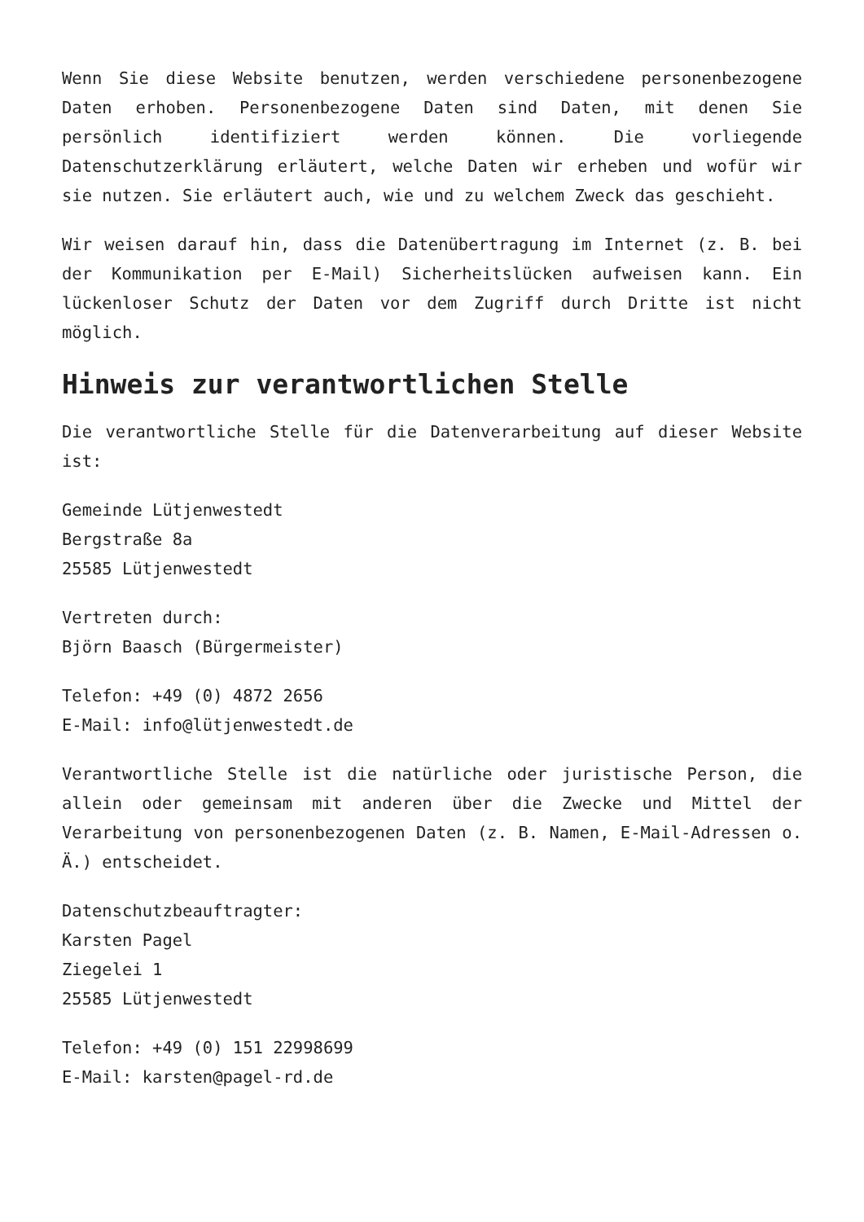Wenn Sie diese Website benutzen, werden verschiedene personenbezogene Daten erhoben. Personenbezogene Daten sind Daten, mit denen Sie persönlich identifiziert werden können. Die vorliegende Datenschutzerklärung erläutert, welche Daten wir erheben und wofür wir sie nutzen. Sie erläutert auch, wie und zu welchem Zweck das geschieht.
Wir weisen darauf hin, dass die Datenübertragung im Internet (z. B. bei der Kommunikation per E-Mail) Sicherheitslücken aufweisen kann. Ein lückenloser Schutz der Daten vor dem Zugriff durch Dritte ist nicht möglich.
Hinweis zur verantwortlichen Stelle
Die verantwortliche Stelle für die Datenverarbeitung auf dieser Website ist:
Gemeinde Lütjenwestedt
Bergstraße 8a
25585 Lütjenwestedt
Vertreten durch:
Björn Baasch (Bürgermeister)
Telefon: +49 (0) 4872 2656
E-Mail: info@lütjenwestedt.de
Verantwortliche Stelle ist die natürliche oder juristische Person, die allein oder gemeinsam mit anderen über die Zwecke und Mittel der Verarbeitung von personenbezogenen Daten (z. B. Namen, E-Mail-Adressen o. Ä.) entscheidet.
Datenschutzbeauftragter:
Karsten Pagel
Ziegelei 1
25585 Lütjenwestedt
Telefon: +49 (0) 151 22998699
E-Mail: karsten@pagel-rd.de